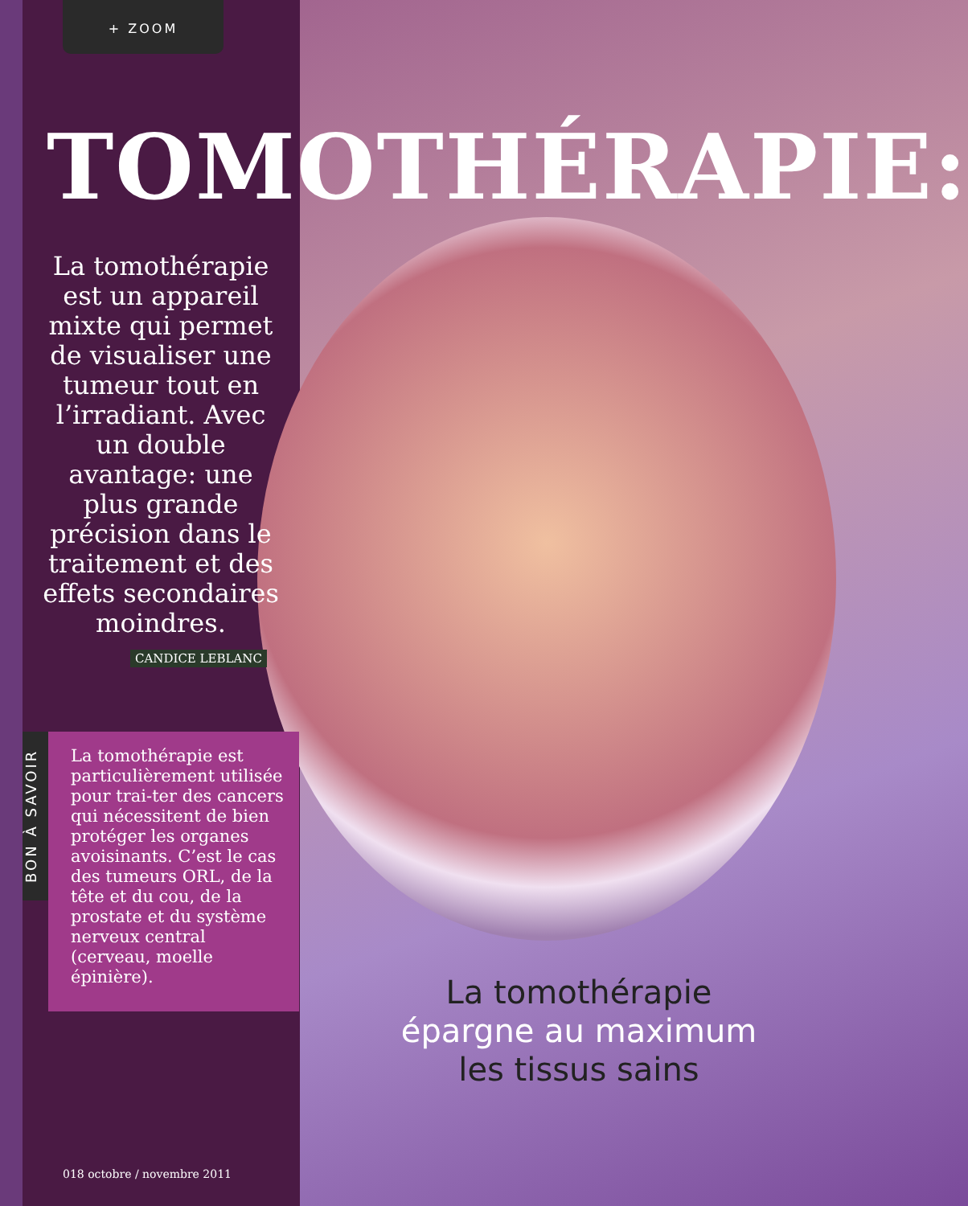+ ZOOM
TOMOTHÉRAPIE:
La tomothérapie est un appareil mixte qui permet de visualiser une tumeur tout en l’irradiant. Avec un double avantage: une plus grande précision dans le traitement et des effets secondaires moindres.
CANDICE LEBLANC
BON À SAVOIR
La tomothérapie est particulièrement utilisée pour trai-ter des cancers qui nécessitent de bien protéger les organes avoisinants. C’est le cas des tumeurs ORL, de la tête et du cou, de la prostate et du système nerveux central (cerveau, moelle épinière).
La tomothérapie
épargne au maximum
les tissus sains
018 octobre / novembre 2011